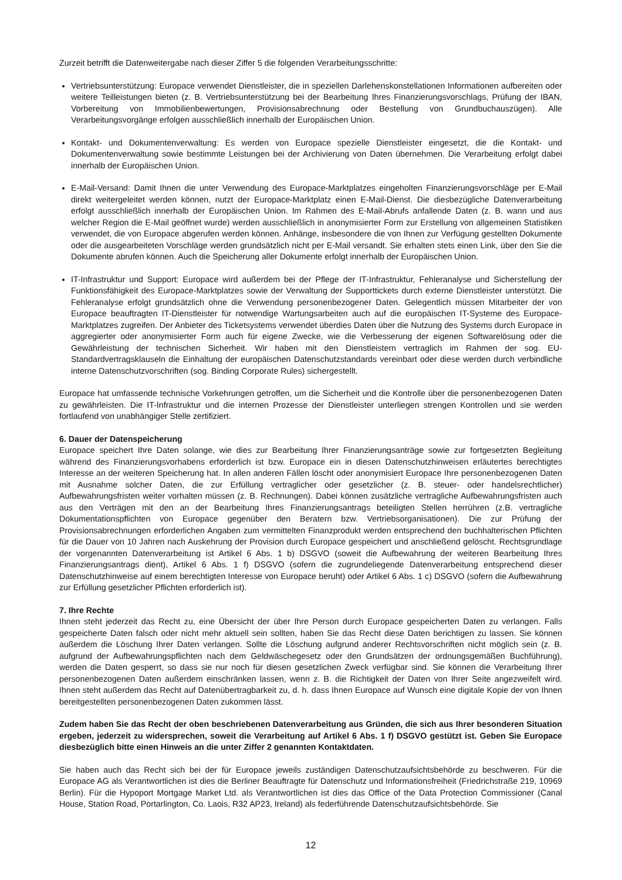Zurzeit betrifft die Datenweitergabe nach dieser Ziffer 5 die folgenden Verarbeitungsschritte:
Vertriebsunterstützung: Europace verwendet Dienstleister, die in speziellen Darlehenskonstellationen Informationen aufbereiten oder weitere Teilleistungen bieten (z. B. Vertriebsunterstützung bei der Bearbeitung Ihres Finanzierungsvorschlags, Prüfung der IBAN, Vorbereitung von Immobilienbewertungen, Provisionsabrechnung oder Bestellung von Grundbuchauszügen). Alle Verarbeitungsvorgänge erfolgen ausschließlich innerhalb der Europäischen Union.
Kontakt- und Dokumentenverwaltung: Es werden von Europace spezielle Dienstleister eingesetzt, die die Kontakt- und Dokumentenverwaltung sowie bestimmte Leistungen bei der Archivierung von Daten übernehmen. Die Verarbeitung erfolgt dabei innerhalb der Europäischen Union.
E-Mail-Versand: Damit Ihnen die unter Verwendung des Europace-Marktplatzes eingeholten Finanzierungsvorschläge per E-Mail direkt weitergeleitet werden können, nutzt der Europace-Marktplatz einen E-Mail-Dienst. Die diesbezügliche Datenverarbeitung erfolgt ausschließlich innerhalb der Europäischen Union. Im Rahmen des E-Mail-Abrufs anfallende Daten (z. B. wann und aus welcher Region die E-Mail geöffnet wurde) werden ausschließlich in anonymisierter Form zur Erstellung von allgemeinen Statistiken verwendet, die von Europace abgerufen werden können. Anhänge, insbesondere die von Ihnen zur Verfügung gestellten Dokumente oder die ausgearbeiteten Vorschläge werden grundsätzlich nicht per E-Mail versandt. Sie erhalten stets einen Link, über den Sie die Dokumente abrufen können. Auch die Speicherung aller Dokumente erfolgt innerhalb der Europäischen Union.
IT-Infrastruktur und Support: Europace wird außerdem bei der Pflege der IT-Infrastruktur, Fehleranalyse und Sicherstellung der Funktionsfähigkeit des Europace-Marktplatzes sowie der Verwaltung der Supporttickets durch externe Dienstleister unterstützt. Die Fehleranalyse erfolgt grundsätzlich ohne die Verwendung personenbezogener Daten. Gelegentlich müssen Mitarbeiter der von Europace beauftragten IT-Dienstleister für notwendige Wartungsarbeiten auch auf die europäischen IT-Systeme des Europace-Marktplatzes zugreifen. Der Anbieter des Ticketsystems verwendet überdies Daten über die Nutzung des Systems durch Europace in aggregierter oder anonymisierter Form auch für eigene Zwecke, wie die Verbesserung der eigenen Softwarelösung oder die Gewährleistung der technischen Sicherheit. Wir haben mit den Dienstleistern vertraglich im Rahmen der sog. EU-Standardvertragsklauseln die Einhaltung der europäischen Datenschutzstandards vereinbart oder diese werden durch verbindliche interne Datenschutzvorschriften (sog. Binding Corporate Rules) sichergestellt.
Europace hat umfassende technische Vorkehrungen getroffen, um die Sicherheit und die Kontrolle über die personenbezogenen Daten zu gewährleisten. Die IT-Infrastruktur und die internen Prozesse der Dienstleister unterliegen strengen Kontrollen und sie werden fortlaufend von unabhängiger Stelle zertifiziert.
6. Dauer der Datenspeicherung
Europace speichert Ihre Daten solange, wie dies zur Bearbeitung Ihrer Finanzierungsanträge sowie zur fortgesetzten Begleitung während des Finanzierungsvorhabens erforderlich ist bzw. Europace ein in diesen Datenschutzhinweisen erläutertes berechtigtes Interesse an der weiteren Speicherung hat. In allen anderen Fällen löscht oder anonymisiert Europace Ihre personenbezogenen Daten mit Ausnahme solcher Daten, die zur Erfüllung vertraglicher oder gesetzlicher (z. B. steuer- oder handelsrechtlicher) Aufbewahrungsfristen weiter vorhalten müssen (z. B. Rechnungen). Dabei können zusätzliche vertragliche Aufbewahrungsfristen auch aus den Verträgen mit den an der Bearbeitung Ihres Finanzierungsantrags beteiligten Stellen herrühren (z.B. vertragliche Dokumentationspflichten von Europace gegenüber den Beratern bzw. Vertriebsorganisationen). Die zur Prüfung der Provisionsabrechnungen erforderlichen Angaben zum vermittelten Finanzprodukt werden entsprechend den buchhalterischen Pflichten für die Dauer von 10 Jahren nach Auskehrung der Provision durch Europace gespeichert und anschließend gelöscht. Rechtsgrundlage der vorgenannten Datenverarbeitung ist Artikel 6 Abs. 1 b) DSGVO (soweit die Aufbewahrung der weiteren Bearbeitung Ihres Finanzierungsantrags dient), Artikel 6 Abs. 1 f) DSGVO (sofern die zugrundeliegende Datenverarbeitung entsprechend dieser Datenschutzhinweise auf einem berechtigten Interesse von Europace beruht) oder Artikel 6 Abs. 1 c) DSGVO (sofern die Aufbewahrung zur Erfüllung gesetzlicher Pflichten erforderlich ist).
7. Ihre Rechte
Ihnen steht jederzeit das Recht zu, eine Übersicht der über Ihre Person durch Europace gespeicherten Daten zu verlangen. Falls gespeicherte Daten falsch oder nicht mehr aktuell sein sollten, haben Sie das Recht diese Daten berichtigen zu lassen. Sie können außerdem die Löschung Ihrer Daten verlangen. Sollte die Löschung aufgrund anderer Rechtsvorschriften nicht möglich sein (z. B. aufgrund der Aufbewahrungspflichten nach dem Geldwäschegesetz oder den Grundsätzen der ordnungsgemäßen Buchführung), werden die Daten gesperrt, so dass sie nur noch für diesen gesetzlichen Zweck verfügbar sind. Sie können die Verarbeitung Ihrer personenbezogenen Daten außerdem einschränken lassen, wenn z. B. die Richtigkeit der Daten von Ihrer Seite angezweifelt wird. Ihnen steht außerdem das Recht auf Datenübertragbarkeit zu, d. h. dass Ihnen Europace auf Wunsch eine digitale Kopie der von Ihnen bereitgestellten personenbezogenen Daten zukommen lässt.
Zudem haben Sie das Recht der oben beschriebenen Datenverarbeitung aus Gründen, die sich aus Ihrer besonderen Situation ergeben, jederzeit zu widersprechen, soweit die Verarbeitung auf Artikel 6 Abs. 1 f) DSGVO gestützt ist. Geben Sie Europace diesbezüglich bitte einen Hinweis an die unter Ziffer 2 genannten Kontaktdaten.
Sie haben auch das Recht sich bei der für Europace jeweils zuständigen Datenschutzaufsichtsbehörde zu beschweren. Für die Europace AG als Verantwortlichen ist dies die Berliner Beauftragte für Datenschutz und Informationsfreiheit (Friedrichstraße 219, 10969 Berlin). Für die Hypoport Mortgage Market Ltd. als Verantwortlichen ist dies das Office of the Data Protection Commissioner (Canal House, Station Road, Portarlington, Co. Laois, R32 AP23, Ireland) als federführende Datenschutzaufsichtsbehörde. Sie
12